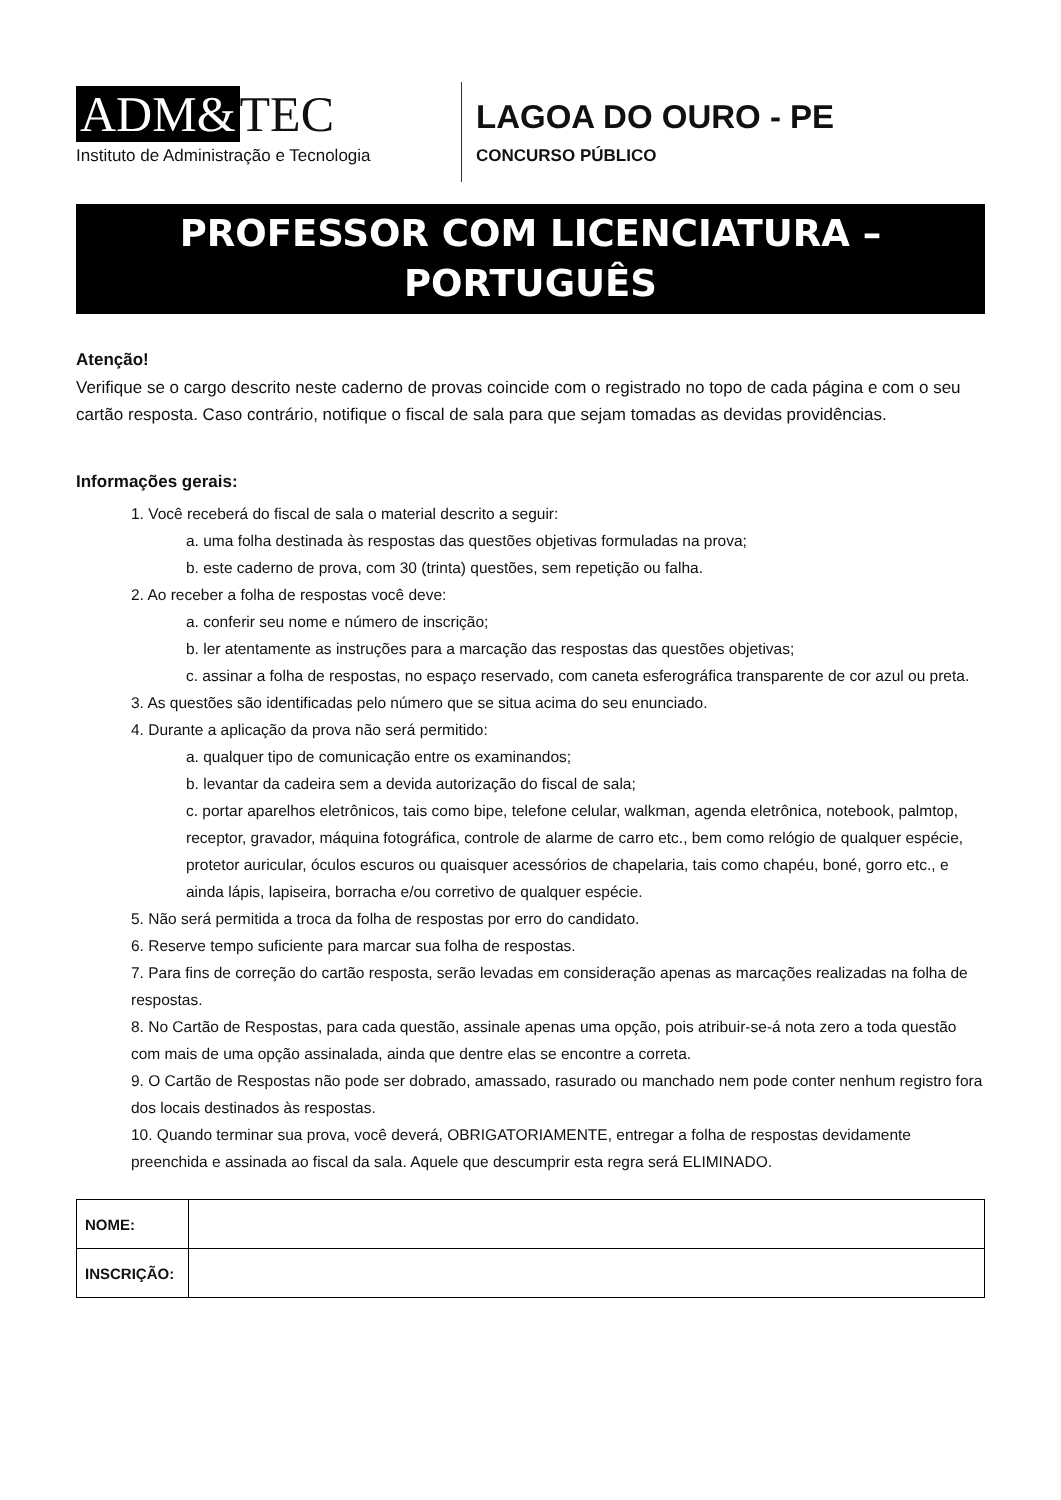ADM& TEC
Instituto de Administração e Tecnologia
LAGOA DO OURO - PE
CONCURSO PÚBLICO
PROFESSOR COM LICENCIATURA –
PORTUGUÊS
Atenção!
Verifique se o cargo descrito neste caderno de provas coincide com o registrado no topo de cada página e com o seu cartão resposta. Caso contrário, notifique o fiscal de sala para que sejam tomadas as devidas providências.
Informações gerais:
1. Você receberá do fiscal de sala o material descrito a seguir:
a. uma folha destinada às respostas das questões objetivas formuladas na prova;
b. este caderno de prova, com 30 (trinta) questões, sem repetição ou falha.
2. Ao receber a folha de respostas você deve:
a. conferir seu nome e número de inscrição;
b. ler atentamente as instruções para a marcação das respostas das questões objetivas;
c. assinar a folha de respostas, no espaço reservado, com caneta esferográfica transparente de cor azul ou preta.
3. As questões são identificadas pelo número que se situa acima do seu enunciado.
4. Durante a aplicação da prova não será permitido:
a. qualquer tipo de comunicação entre os examinandos;
b. levantar da cadeira sem a devida autorização do fiscal de sala;
c. portar aparelhos eletrônicos, tais como bipe, telefone celular, walkman, agenda eletrônica, notebook, palmtop, receptor, gravador, máquina fotográfica, controle de alarme de carro etc., bem como relógio de qualquer espécie, protetor auricular, óculos escuros ou quaisquer acessórios de chapelaria, tais como chapéu, boné, gorro etc., e ainda lápis, lapiseira, borracha e/ou corretivo de qualquer espécie.
5. Não será permitida a troca da folha de respostas por erro do candidato.
6. Reserve tempo suficiente para marcar sua folha de respostas.
7. Para fins de correção do cartão resposta, serão levadas em consideração apenas as marcações realizadas na folha de respostas.
8. No Cartão de Respostas, para cada questão, assinale apenas uma opção, pois atribuir-se-á nota zero a toda questão com mais de uma opção assinalada, ainda que dentre elas se encontre a correta.
9. O Cartão de Respostas não pode ser dobrado, amassado, rasurado ou manchado nem pode conter nenhum registro fora dos locais destinados às respostas.
10. Quando terminar sua prova, você deverá, OBRIGATORIAMENTE, entregar a folha de respostas devidamente preenchida e assinada ao fiscal da sala. Aquele que descumprir esta regra será ELIMINADO.
| NOME: | |
| INSCRIÇÃO: | |